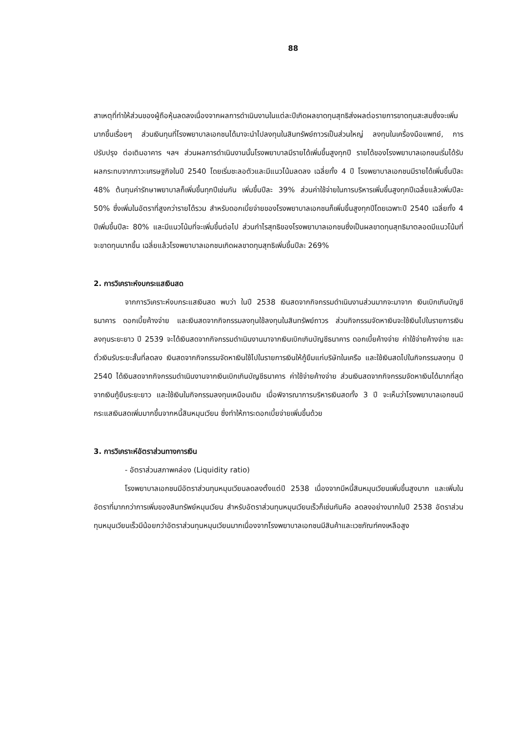88
สาเหตุที่ทำให้ส่วนของผู้ถือหุ้นลดลงเนื่องจากผลการดำเนินงานในแต่ละปีเกิดผลขาดทุนสุทธิส่งผลต่อรายการขาดทุนสะสมซึ่งจะเพิ่มมากขึ้นเรื่อยๆ ส่วนเงินทุนที่โรงพยาบาลเอกชนได้มาจะนำไปลงทุนในสินทรัพย์ถาวรเป็นส่วนใหญ่ ลงทุนในเครื่องมือแพทย์, การปรับปรุง ต่อเติมอาคาร ฯลฯ ส่วนผลการดำเนินงานนั้นโรงพยาบาลมีรายได้เพิ่มขึ้นสูงทุกปี รายได้ของโรงพยาบาลเอกชนเริ่มได้รับผลกระทบจากภาวะเศรษฐกิจในปี 2540 โดยเริ่มชะลอตัวและมีแนวโน้มลดลง เฉลี่ยทั้ง 4 ปี โรงพยาบาลเอกชนมีรายได้เพิ่มขึ้นปีละ 48% ต้นทุนค่ารักษาพยาบาลก็เพิ่มขึ้นทุกปีเช่นกัน เพิ่มขึ้นปีละ 39% ส่วนค่าใช้จ่ายในการบริหารเพิ่มขึ้นสูงทุกปีเฉลี่ยแล้วเพิ่มปีละ 50% ซึ่งเพิ่มในอัตราที่สูงกว่ารายได้รวม สำหรับดอกเบี้ยจ่ายของโรงพยาบาลเอกชนก็เพิ่มขึ้นสูงทุกปีโดยเฉพาะปี 2540 เฉลี่ยทั้ง 4 ปีเพิ่มขึ้นปีละ 80% และมีแนวโน้มที่จะเพิ่มขึ้นต่อไป ส่วนกำไรสุทธิของโรงพยาบาลเอกชนซึ่งเป็นผลขาดทุนสุทธิมาตลอดมีแนวโน้มที่จะขาดทุนมากขึ้น เฉลี่ยแล้วโรงพยาบาลเอกชนเกิดผลขาดทุนสุทธิเพิ่มขึ้นปีละ 269%
2. การวิเคราะห์งบกระแสเงินสด
จากการวิเคราะห์งบกระแสเงินสด พบว่า ในปี 2538 เงินสดจากกิจกรรมดำเนินงานส่วนมากจะมาจาก เงินเบิกเกินบัญชีธนาคาร ดอกเบี้ยค้างจ่าย และเงินสดจากกิจกรรมลงทุนใช้ลงทุนในสินทรัพย์ถาวร ส่วนกิจกรรมจัดหาเงินจะใช้เงินไปในรายการเงินลงทุนระยะยาว ปี 2539 จะได้เงินสดจากกิจกรรมดำเนินงานมาจากเงินเบิกเกินบัญชีธนาคาร ดอกเบี้ยค้างจ่าย ค่าใช้จ่ายค้างจ่าย และตั๋วเงินรับระยะสั้นที่ลดลง เงินสดจากกิจกรรมจัดหาเงินใช้ไปในรายการเงินให้กู้ยืมแก่บริษัทในเครือ และใช้เงินสดไปในกิจกรรมลงทุน ปี 2540 ได้เงินสดจากกิจกรรมดำเนินงานจากเงินเบิกเกินบัญชีธนาคาร ค่าใช้จ่ายค้างจ่าย ส่วนเงินสดจากกิจกรรมจัดหาเงินได้มากที่สุดจากเงินกู้ยืมระยะยาว และใช้เงินในกิจกรรมลงทุนเหมือนเดิม เมื่อพิจารณาการบริหารเงินสดทั้ง 3 ปี จะเห็นว่าโรงพยาบาลเอกชนมีกระแสเงินสดเพิ่มมากขึ้นจากหนี้สินหมุนเวียน ซึ่งทำให้ภาระดอกเบี้ยจ่ายเพิ่มขึ้นด้วย
3. การวิเคราะห์อัตราส่วนทางการเงิน
- อัตราส่วนสภาพคล่อง (Liquidity ratio)
โรงพยาบาลเอกชนมีอัตราส่วนทุนหมุนเวียนลดลงตั้งแต่ปี 2538 เนื่องจากมีหนี้สินหมุนเวียนเพิ่มขึ้นสูงมาก และเพิ่มในอัตราที่มากกว่าการเพิ่มของสินทรัพย์หมุนเวียน สำหรับอัตราส่วนทุนหมุนเวียนเร็วก็เช่นกันคือ ลดลงอย่างมากในปี 2538 อัตราส่วนทุนหมุนเวียนเร็วมีน้อยกว่าอัตราส่วนทุนหมุนเวียนมากเนื่องจากโรงพยาบาลเอกชนมีสินค้าและเวชภัณฑ์คงเหลือสูง